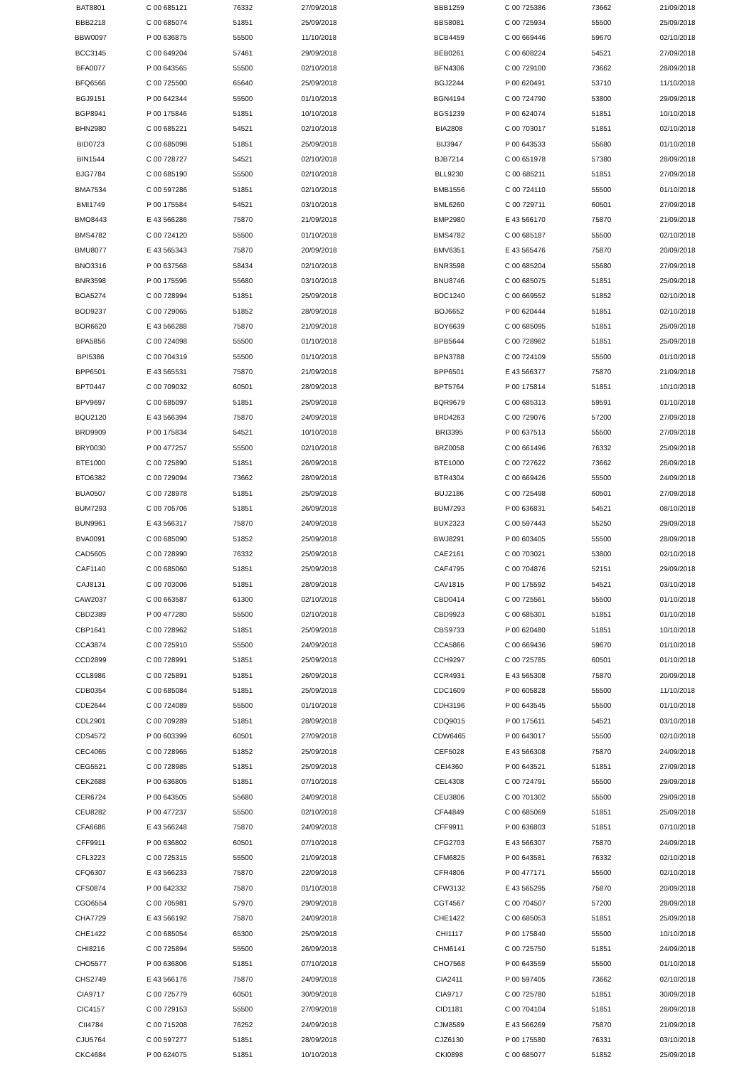| BAT8801 | C 00 685121 | 76332 | 27/09/2018 |
| BBB2218 | C 00 685074 | 51851 | 25/09/2018 |
| BBW0097 | P 00 636875 | 55500 | 11/10/2018 |
| BCC3145 | C 00 649204 | 57461 | 29/09/2018 |
| BFA0077 | P 00 643565 | 55500 | 02/10/2018 |
| BFQ6566 | C 00 725500 | 65640 | 25/09/2018 |
| BGJ9151 | P 00 642344 | 55500 | 01/10/2018 |
| BGP8941 | P 00 175846 | 51851 | 10/10/2018 |
| BHN2980 | C 00 685221 | 54521 | 02/10/2018 |
| BID0723 | C 00 685098 | 51851 | 25/09/2018 |
| BIN1544 | C 00 728727 | 54521 | 02/10/2018 |
| BJG7784 | C 00 685190 | 55500 | 02/10/2018 |
| BMA7534 | C 00 597286 | 51851 | 02/10/2018 |
| BMI1749 | P 00 175584 | 54521 | 03/10/2018 |
| BMO8443 | E 43 566286 | 75870 | 21/09/2018 |
| BMS4782 | C 00 724120 | 55500 | 01/10/2018 |
| BMU8077 | E 43 565343 | 75870 | 20/09/2018 |
| BNO3316 | P 00 637568 | 58434 | 02/10/2018 |
| BNR3598 | P 00 175596 | 55680 | 03/10/2018 |
| BOA5274 | C 00 728994 | 51851 | 25/09/2018 |
| BOD9237 | C 00 729065 | 51852 | 28/09/2018 |
| BOR6620 | E 43 566288 | 75870 | 21/09/2018 |
| BPA5856 | C 00 724098 | 55500 | 01/10/2018 |
| BPI5386 | C 00 704319 | 55500 | 01/10/2018 |
| BPP6501 | E 43 565531 | 75870 | 21/09/2018 |
| BPT0447 | C 00 709032 | 60501 | 28/09/2018 |
| BPV9697 | C 00 685097 | 51851 | 25/09/2018 |
| BQU2120 | E 43 566394 | 75870 | 24/09/2018 |
| BRD9909 | P 00 175834 | 54521 | 10/10/2018 |
| BRY0030 | P 00 477257 | 55500 | 02/10/2018 |
| BTE1000 | C 00 725890 | 51851 | 26/09/2018 |
| BTO6382 | C 00 729094 | 73662 | 28/09/2018 |
| BUA0507 | C 00 728978 | 51851 | 25/09/2018 |
| BUM7293 | C 00 705706 | 51851 | 26/09/2018 |
| BUN9961 | E 43 566317 | 75870 | 24/09/2018 |
| BVA0091 | C 00 685090 | 51852 | 25/09/2018 |
| CAD5605 | C 00 728990 | 76332 | 25/09/2018 |
| CAF1140 | C 00 685060 | 51851 | 25/09/2018 |
| CAJ8131 | C 00 703006 | 51851 | 28/09/2018 |
| CAW2037 | C 00 663587 | 61300 | 02/10/2018 |
| CBD2389 | P 00 477280 | 55500 | 02/10/2018 |
| CBP1641 | C 00 728962 | 51851 | 25/09/2018 |
| CCA3874 | C 00 725910 | 55500 | 24/09/2018 |
| CCD2899 | C 00 728991 | 51851 | 25/09/2018 |
| CCL8986 | C 00 725891 | 51851 | 26/09/2018 |
| CDB0354 | C 00 685084 | 51851 | 25/09/2018 |
| CDE2644 | C 00 724089 | 55500 | 01/10/2018 |
| CDL2901 | C 00 709289 | 51851 | 28/09/2018 |
| CDS4572 | P 00 603399 | 60501 | 27/09/2018 |
| CEC4065 | C 00 728965 | 51852 | 25/09/2018 |
| CEG5521 | C 00 728985 | 51851 | 25/09/2018 |
| CEK2688 | P 00 636805 | 51851 | 07/10/2018 |
| CER6724 | P 00 643505 | 55680 | 24/09/2018 |
| CEU8282 | P 00 477237 | 55500 | 02/10/2018 |
| CFA6686 | E 43 566248 | 75870 | 24/09/2018 |
| CFF9911 | P 00 636802 | 60501 | 07/10/2018 |
| CFL3223 | C 00 725315 | 55500 | 21/09/2018 |
| CFQ6307 | E 43 566233 | 75870 | 22/09/2018 |
| CFS0874 | P 00 642332 | 75870 | 01/10/2018 |
| CGO6554 | C 00 705981 | 57970 | 29/09/2018 |
| CHA7729 | E 43 566192 | 75870 | 24/09/2018 |
| CHE1422 | C 00 685054 | 65300 | 25/09/2018 |
| CHI8216 | C 00 725894 | 55500 | 26/09/2018 |
| CHO5577 | P 00 636806 | 51851 | 07/10/2018 |
| CHS2749 | E 43 566176 | 75870 | 24/09/2018 |
| CIA9717 | C 00 725779 | 60501 | 30/09/2018 |
| CIC4157 | C 00 729153 | 55500 | 27/09/2018 |
| CII4784 | C 00 715208 | 76252 | 24/09/2018 |
| CJU5764 | C 00 597277 | 51851 | 28/09/2018 |
| CKC4684 | P 00 624075 | 51851 | 10/10/2018 |
| BBB1259 | C 00 725386 | 73662 | 21/09/2018 |
| BBS8081 | C 00 725934 | 55500 | 25/09/2018 |
| BCB4459 | C 00 669446 | 59670 | 02/10/2018 |
| BEB0261 | C 00 608224 | 54521 | 27/09/2018 |
| BFN4306 | C 00 729100 | 73662 | 28/09/2018 |
| BGJ2244 | P 00 620491 | 53710 | 11/10/2018 |
| BGN4194 | C 00 724790 | 53800 | 29/09/2018 |
| BGS1239 | P 00 624074 | 51851 | 10/10/2018 |
| BIA2808 | C 00 703017 | 51851 | 02/10/2018 |
| BIJ3947 | P 00 643533 | 55680 | 01/10/2018 |
| BJB7214 | C 00 651978 | 57380 | 28/09/2018 |
| BLL9230 | C 00 685211 | 51851 | 27/09/2018 |
| BMB1556 | C 00 724110 | 55500 | 01/10/2018 |
| BML6260 | C 00 729711 | 60501 | 27/09/2018 |
| BMP2980 | E 43 566170 | 75870 | 21/09/2018 |
| BMS4782 | C 00 685187 | 55500 | 02/10/2018 |
| BMV6351 | E 43 565476 | 75870 | 20/09/2018 |
| BNR3598 | C 00 685204 | 55680 | 27/09/2018 |
| BNU8746 | C 00 685075 | 51851 | 25/09/2018 |
| BOC1240 | C 00 669552 | 51852 | 02/10/2018 |
| BOJ6652 | P 00 620444 | 51851 | 02/10/2018 |
| BOY6639 | C 00 685095 | 51851 | 25/09/2018 |
| BPB5644 | C 00 728982 | 51851 | 25/09/2018 |
| BPN3788 | C 00 724109 | 55500 | 01/10/2018 |
| BPP6501 | E 43 566377 | 75870 | 21/09/2018 |
| BPT5764 | P 00 175814 | 51851 | 10/10/2018 |
| BQR9679 | C 00 685313 | 59591 | 01/10/2018 |
| BRD4263 | C 00 729076 | 57200 | 27/09/2018 |
| BRI3395 | P 00 637513 | 55500 | 27/09/2018 |
| BRZ0058 | C 00 661496 | 76332 | 25/09/2018 |
| BTE1000 | C 00 727622 | 73662 | 26/09/2018 |
| BTR4304 | C 00 669426 | 55500 | 24/09/2018 |
| BUJ2186 | C 00 725498 | 60501 | 27/09/2018 |
| BUM7293 | P 00 636831 | 54521 | 08/10/2018 |
| BUX2323 | C 00 597443 | 55250 | 29/09/2018 |
| BWJ8291 | P 00 603405 | 55500 | 28/09/2018 |
| CAE2161 | C 00 703021 | 53800 | 02/10/2018 |
| CAF4795 | C 00 704876 | 52151 | 29/09/2018 |
| CAV1815 | P 00 175592 | 54521 | 03/10/2018 |
| CBD0414 | C 00 725561 | 55500 | 01/10/2018 |
| CBD9923 | C 00 685301 | 51851 | 01/10/2018 |
| CBS9733 | P 00 620480 | 51851 | 10/10/2018 |
| CCA5866 | C 00 669436 | 59670 | 01/10/2018 |
| CCH9297 | C 00 725785 | 60501 | 01/10/2018 |
| CCR4931 | E 43 565308 | 75870 | 20/09/2018 |
| CDC1609 | P 00 605828 | 55500 | 11/10/2018 |
| CDH3196 | P 00 643545 | 55500 | 01/10/2018 |
| CDQ9015 | P 00 175611 | 54521 | 03/10/2018 |
| CDW6465 | P 00 643017 | 55500 | 02/10/2018 |
| CEF5028 | E 43 566308 | 75870 | 24/09/2018 |
| CEI4360 | P 00 643521 | 51851 | 27/09/2018 |
| CEL4308 | C 00 724791 | 55500 | 29/09/2018 |
| CEU3806 | C 00 701302 | 55500 | 29/09/2018 |
| CFA4849 | C 00 685069 | 51851 | 25/09/2018 |
| CFF9911 | P 00 636803 | 51851 | 07/10/2018 |
| CFG2703 | E 43 566307 | 75870 | 24/09/2018 |
| CFM6825 | P 00 643581 | 76332 | 02/10/2018 |
| CFR4806 | P 00 477171 | 55500 | 02/10/2018 |
| CFW3132 | E 43 565295 | 75870 | 20/09/2018 |
| CGT4567 | C 00 704507 | 57200 | 28/09/2018 |
| CHE1422 | C 00 685053 | 51851 | 25/09/2018 |
| CHI1117 | P 00 175840 | 55500 | 10/10/2018 |
| CHM6141 | C 00 725750 | 51851 | 24/09/2018 |
| CHO7568 | P 00 643559 | 55500 | 01/10/2018 |
| CIA2411 | P 00 597405 | 73662 | 02/10/2018 |
| CIA9717 | C 00 725780 | 51851 | 30/09/2018 |
| CID1181 | C 00 704104 | 51851 | 28/09/2018 |
| CJM8589 | E 43 566269 | 75870 | 21/09/2018 |
| CJZ6130 | P 00 175580 | 76331 | 03/10/2018 |
| CKI0898 | C 00 685077 | 51852 | 25/09/2018 |